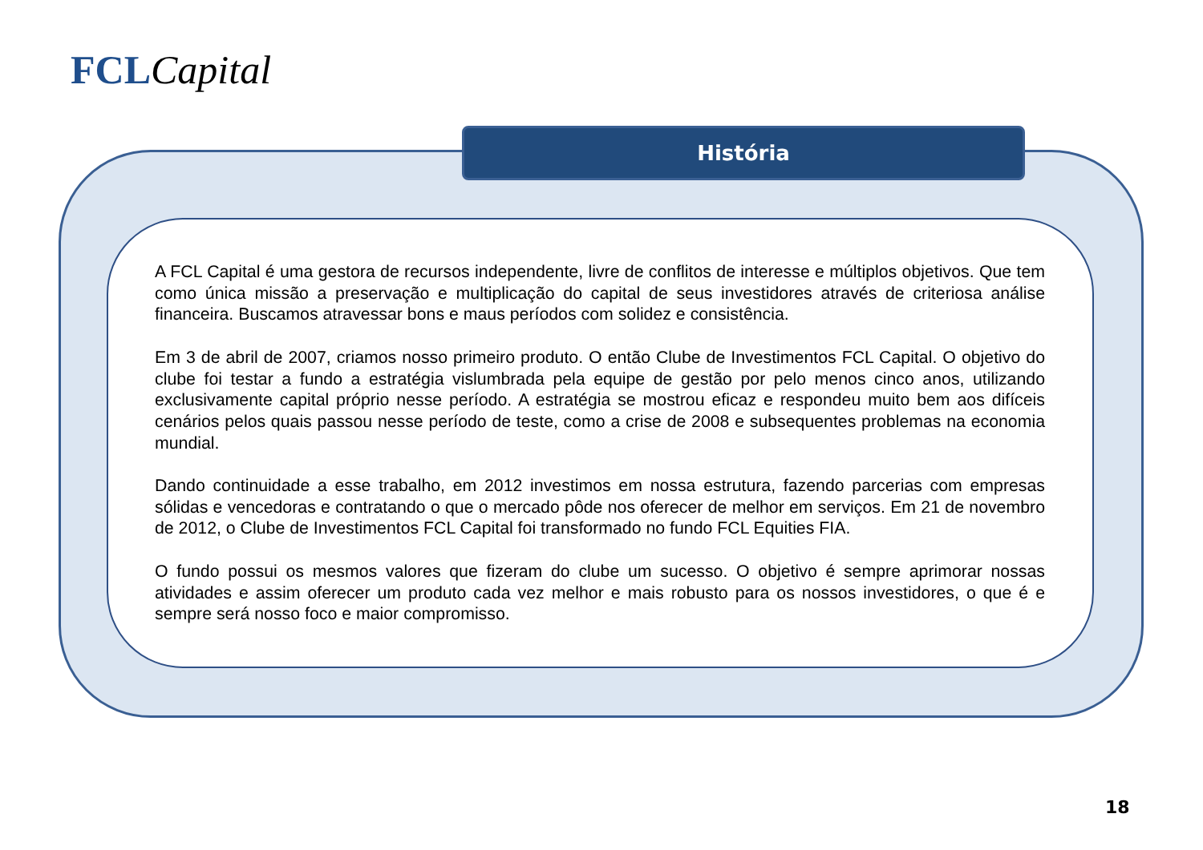FCL Capital
História
A FCL Capital é uma gestora de recursos independente, livre de conflitos de interesse e múltiplos objetivos. Que tem como única missão a preservação e multiplicação do capital de seus investidores através de criteriosa análise financeira. Buscamos atravessar bons e maus períodos com solidez e consistência.
Em 3 de abril de 2007, criamos nosso primeiro produto. O então Clube de Investimentos FCL Capital. O objetivo do clube foi testar a fundo a estratégia vislumbrada pela equipe de gestão por pelo menos cinco anos, utilizando exclusivamente capital próprio nesse período. A estratégia se mostrou eficaz e respondeu muito bem aos difíceis cenários pelos quais passou nesse período de teste, como a crise de 2008 e subsequentes problemas na economia mundial.
Dando continuidade a esse trabalho, em 2012 investimos em nossa estrutura, fazendo parcerias com empresas sólidas e vencedoras e contratando o que o mercado pôde nos oferecer de melhor em serviços. Em 21 de novembro de 2012, o Clube de Investimentos FCL Capital foi transformado no fundo FCL Equities FIA.
O fundo possui os mesmos valores que fizeram do clube um sucesso. O objetivo é sempre aprimorar nossas atividades e assim oferecer um produto cada vez melhor e mais robusto para os nossos investidores, o que é e sempre será nosso foco e maior compromisso.
18